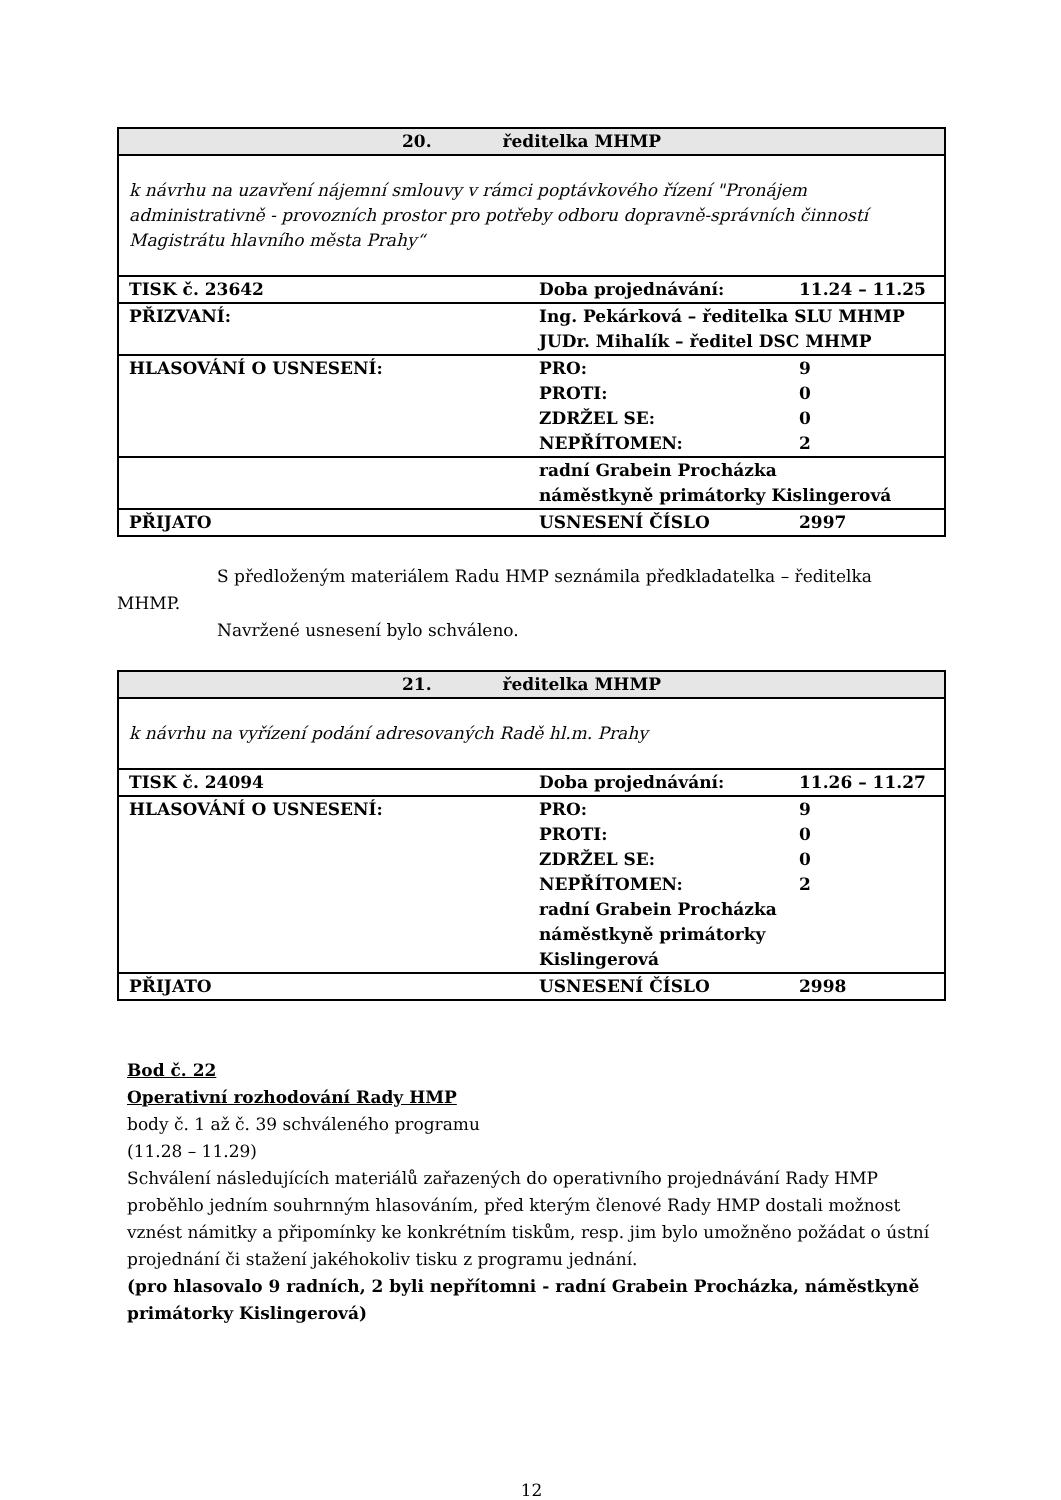| 20. ředitelka MHMP | | |
| k návrhu na uzavření nájemní smlouvy v rámci poptávkového řízení "Pronájem administrativně - provozních prostor pro potřeby odboru dopravně-správních činností Magistrátu hlavního města Prahy“ | | |
| TISK č. 23642 | Doba projednávání: | 11.24 – 11.25 |
| PŘIZVANÍ: | Ing. Pekárková – ředitelka SLU MHMP JUDr. Mihalík – ředitel DSC MHMP | |
| HLASOVÁNÍ O USNESENÍ: | PRO: PROTI: ZDRŽEL SE: NEPŘÍTOMEN: | 9 0 0 2 |
| | radní Grabein Procházka náměstkyně primátorky Kislingerová | |
| PŘIJATO | USNESENÍ ČÍSLO | 2997 |
S předloženým materiálem Radu HMP seznámila předkladatelka – ředitelka
MHMP.
Navržené usnesení bylo schváleno.
| 21. ředitelka MHMP | | |
| k návrhu na vyřízení podání adresovaných Radě hl.m. Prahy | | |
| TISK č. 24094 | Doba projednávání: | 11.26 – 11.27 |
| HLASOVÁNÍ O USNESENÍ: | PRO: PROTI: ZDRŽEL SE: NEPŘÍTOMEN: radní Grabein Procházka náměstkyně primátorky Kislingerová | 9 0 0 2 |
| PŘIJATO | USNESENÍ ČÍSLO | 2998 |
Bod č. 22
Operativní rozhodování Rady HMP
body č. 1 až č. 39 schváleného programu
(11.28 – 11.29)
Schválení následujících materiálů zařazených do operativního projednávání Rady HMP proběhlo jedním souhrnným hlasováním, před kterým členové Rady HMP dostali možnost vznést námitky a připomínky ke konkrétním tiskům, resp. jim bylo umožněno požádat o ústní projednání či stažení jakéhokoliv tisku z programu jednání.
(pro hlasovalo 9 radních, 2 byli nepřítomni - radní Grabein Procházka, náměstkyně primátorky Kislingerová)
12